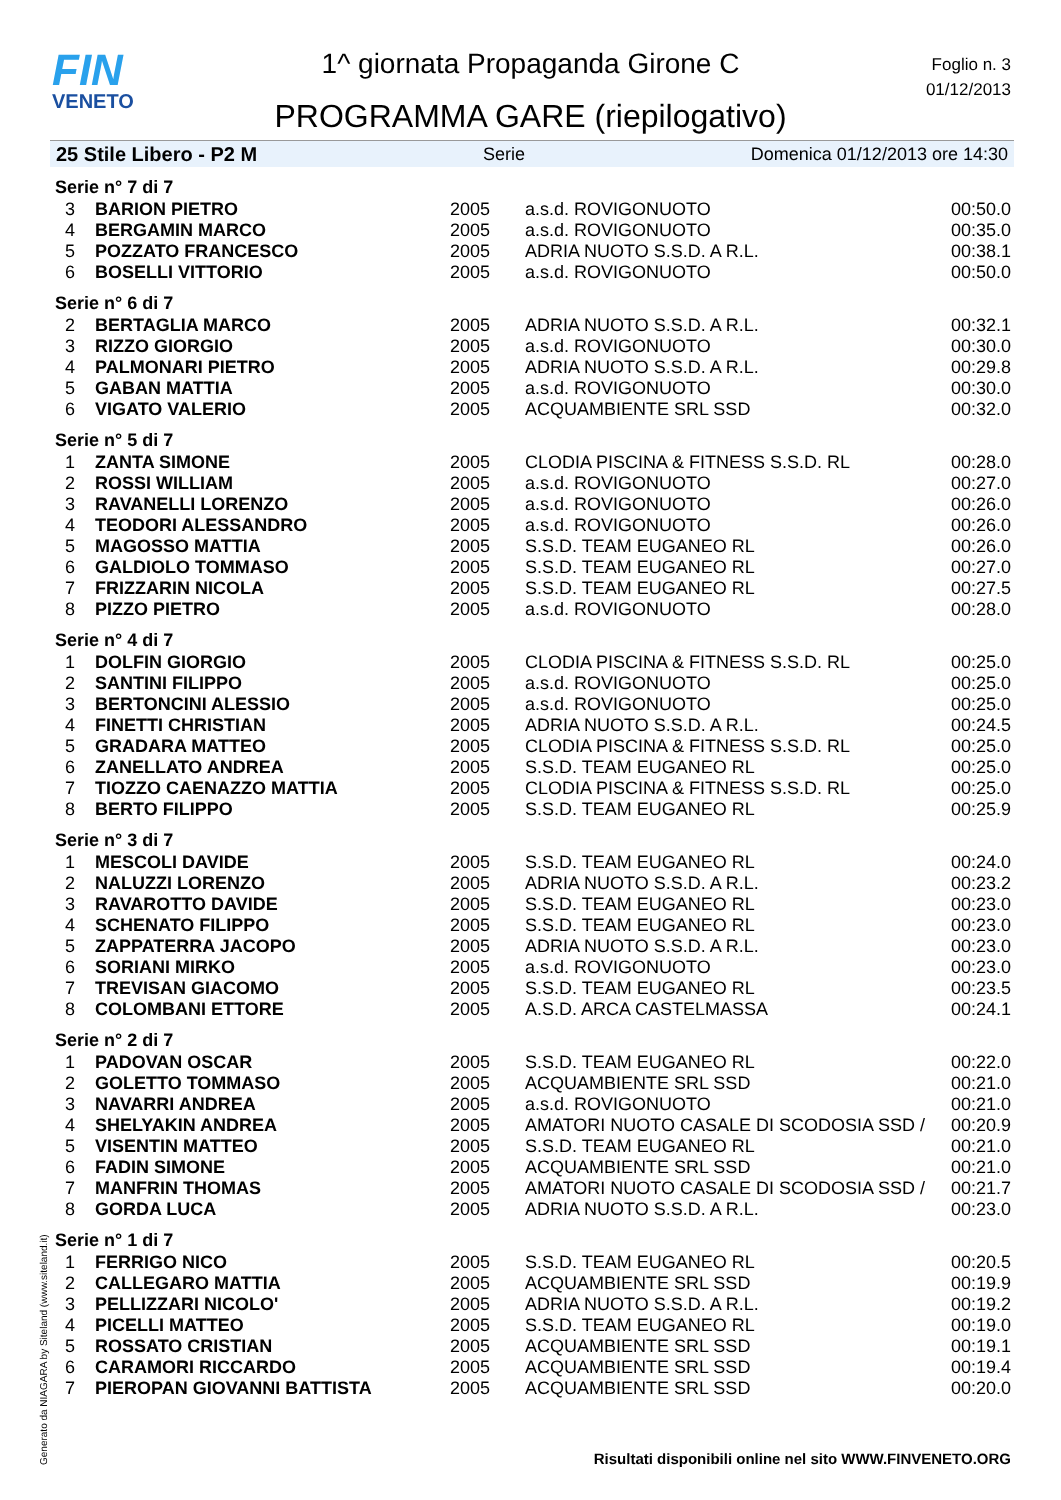FIN
VENETO
1^ giornata Propaganda Girone C
PROGRAMMA GARE (riepilogativo)
Foglio n. 3
01/12/2013
25 Stile Libero - P2 M Serie Domenica 01/12/2013 ore 14:30
| Serie n° 7 di 7 | | | | |
| 3 | BARION PIETRO | 2005 | a.s.d. ROVIGONUOTO | 00:50.0 |
| 4 | BERGAMIN MARCO | 2005 | a.s.d. ROVIGONUOTO | 00:35.0 |
| 5 | POZZATO FRANCESCO | 2005 | ADRIA NUOTO S.S.D. A R.L. | 00:38.1 |
| 6 | BOSELLI VITTORIO | 2005 | a.s.d. ROVIGONUOTO | 00:50.0 |
| Serie n° 6 di 7 | | | | |
| 2 | BERTAGLIA MARCO | 2005 | ADRIA NUOTO S.S.D. A R.L. | 00:32.1 |
| 3 | RIZZO GIORGIO | 2005 | a.s.d. ROVIGONUOTO | 00:30.0 |
| 4 | PALMONARI PIETRO | 2005 | ADRIA NUOTO S.S.D. A R.L. | 00:29.8 |
| 5 | GABAN MATTIA | 2005 | a.s.d. ROVIGONUOTO | 00:30.0 |
| 6 | VIGATO VALERIO | 2005 | ACQUAMBIENTE SRL SSD | 00:32.0 |
| Serie n° 5 di 7 | | | | |
| 1 | ZANTA SIMONE | 2005 | CLODIA PISCINA & FITNESS S.S.D. RL | 00:28.0 |
| 2 | ROSSI WILLIAM | 2005 | a.s.d. ROVIGONUOTO | 00:27.0 |
| 3 | RAVANELLI LORENZO | 2005 | a.s.d. ROVIGONUOTO | 00:26.0 |
| 4 | TEODORI ALESSANDRO | 2005 | a.s.d. ROVIGONUOTO | 00:26.0 |
| 5 | MAGOSSO MATTIA | 2005 | S.S.D. TEAM EUGANEO RL | 00:26.0 |
| 6 | GALDIOLO TOMMASO | 2005 | S.S.D. TEAM EUGANEO RL | 00:27.0 |
| 7 | FRIZZARIN NICOLA | 2005 | S.S.D. TEAM EUGANEO RL | 00:27.5 |
| 8 | PIZZO PIETRO | 2005 | a.s.d. ROVIGONUOTO | 00:28.0 |
| Serie n° 4 di 7 | | | | |
| 1 | DOLFIN GIORGIO | 2005 | CLODIA PISCINA & FITNESS S.S.D. RL | 00:25.0 |
| 2 | SANTINI FILIPPO | 2005 | a.s.d. ROVIGONUOTO | 00:25.0 |
| 3 | BERTONCINI ALESSIO | 2005 | a.s.d. ROVIGONUOTO | 00:25.0 |
| 4 | FINETTI CHRISTIAN | 2005 | ADRIA NUOTO S.S.D. A R.L. | 00:24.5 |
| 5 | GRADARA MATTEO | 2005 | CLODIA PISCINA & FITNESS S.S.D. RL | 00:25.0 |
| 6 | ZANELLATO ANDREA | 2005 | S.S.D. TEAM EUGANEO RL | 00:25.0 |
| 7 | TIOZZO CAENAZZO MATTIA | 2005 | CLODIA PISCINA & FITNESS S.S.D. RL | 00:25.0 |
| 8 | BERTO FILIPPO | 2005 | S.S.D. TEAM EUGANEO RL | 00:25.9 |
| Serie n° 3 di 7 | | | | |
| 1 | MESCOLI DAVIDE | 2005 | S.S.D. TEAM EUGANEO RL | 00:24.0 |
| 2 | NALUZZI LORENZO | 2005 | ADRIA NUOTO S.S.D. A R.L. | 00:23.2 |
| 3 | RAVAROTTO DAVIDE | 2005 | S.S.D. TEAM EUGANEO RL | 00:23.0 |
| 4 | SCHENATO FILIPPO | 2005 | S.S.D. TEAM EUGANEO RL | 00:23.0 |
| 5 | ZAPPATERRA JACOPO | 2005 | ADRIA NUOTO S.S.D. A R.L. | 00:23.0 |
| 6 | SORIANI MIRKO | 2005 | a.s.d. ROVIGONUOTO | 00:23.0 |
| 7 | TREVISAN GIACOMO | 2005 | S.S.D. TEAM EUGANEO RL | 00:23.5 |
| 8 | COLOMBANI ETTORE | 2005 | A.S.D. ARCA CASTELMASSA | 00:24.1 |
| Serie n° 2 di 7 | | | | |
| 1 | PADOVAN OSCAR | 2005 | S.S.D. TEAM EUGANEO RL | 00:22.0 |
| 2 | GOLETTO TOMMASO | 2005 | ACQUAMBIENTE SRL SSD | 00:21.0 |
| 3 | NAVARRI ANDREA | 2005 | a.s.d. ROVIGONUOTO | 00:21.0 |
| 4 | SHELYAKIN ANDREA | 2005 | AMATORI NUOTO CASALE DI SCODOSIA SSD / | 00:20.9 |
| 5 | VISENTIN MATTEO | 2005 | S.S.D. TEAM EUGANEO RL | 00:21.0 |
| 6 | FADIN SIMONE | 2005 | ACQUAMBIENTE SRL SSD | 00:21.0 |
| 7 | MANFRIN THOMAS | 2005 | AMATORI NUOTO CASALE DI SCODOSIA SSD / | 00:21.7 |
| 8 | GORDA LUCA | 2005 | ADRIA NUOTO S.S.D. A R.L. | 00:23.0 |
| Serie n° 1 di 7 | | | | |
| 1 | FERRIGO NICO | 2005 | S.S.D. TEAM EUGANEO RL | 00:20.5 |
| 2 | CALLEGARO MATTIA | 2005 | ACQUAMBIENTE SRL SSD | 00:19.9 |
| 3 | PELLIZZARI NICOLO' | 2005 | ADRIA NUOTO S.S.D. A R.L. | 00:19.2 |
| 4 | PICELLI MATTEO | 2005 | S.S.D. TEAM EUGANEO RL | 00:19.0 |
| 5 | ROSSATO CRISTIAN | 2005 | ACQUAMBIENTE SRL SSD | 00:19.1 |
| 6 | CARAMORI RICCARDO | 2005 | ACQUAMBIENTE SRL SSD | 00:19.4 |
| 7 | PIEROPAN GIOVANNI BATTISTA | 2005 | ACQUAMBIENTE SRL SSD | 00:20.0 |
Generato da NIAGARA by Siteland (www.siteland.it)
Risultati disponibili online nel sito WWW.FINVENETO.ORG